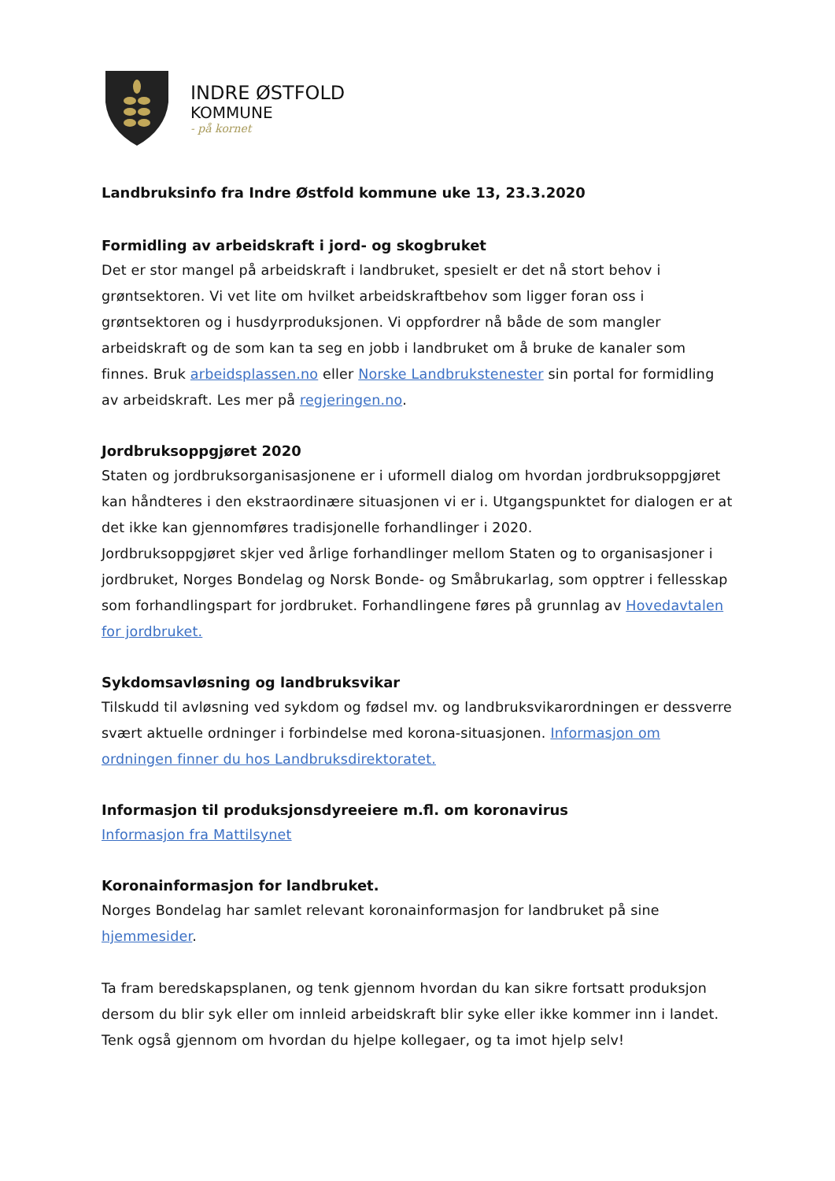INDRE ØSTFOLD
KOMMUNE
- på kornet
Landbruksinfo fra Indre Østfold kommune uke 13, 23.3.2020
Formidling av arbeidskraft i jord- og skogbruket
Det er stor mangel på arbeidskraft i landbruket, spesielt er det nå stort behov i grøntsektoren. Vi vet lite om hvilket arbeidskraftbehov som ligger foran oss i grøntsektoren og i husdyrproduksjonen. Vi oppfordrer nå både de som mangler arbeidskraft og de som kan ta seg en jobb i landbruket om å bruke de kanaler som finnes. Bruk arbeidsplassen.no eller Norske Landbrukstenester sin portal for formidling av arbeidskraft. Les mer på regjeringen.no.
Jordbruksoppgjøret 2020
Staten og jordbruksorganisasjonene er i uformell dialog om hvordan jordbruksoppgjøret kan håndteres i den ekstraordinære situasjonen vi er i. Utgangspunktet for dialogen er at det ikke kan gjennomføres tradisjonelle forhandlinger i 2020.
Jordbruksoppgjøret skjer ved årlige forhandlinger mellom Staten og to organisasjoner i jordbruket, Norges Bondelag og Norsk Bonde- og Småbrukarlag, som opptrer i fellesskap som forhandlingspart for jordbruket. Forhandlingene føres på grunnlag av Hovedavtalen for jordbruket.
Sykdomsavløsning og landbruksvikar
Tilskudd til avløsning ved sykdom og fødsel mv. og landbruksvikarordningen er dessverre svært aktuelle ordninger i forbindelse med korona-situasjonen. Informasjon om ordningen finner du hos Landbruksdirektoratet.
Informasjon til produksjonsdyreeiere m.fl. om koronavirus
Informasjon fra Mattilsynet
Koronainformasjon for landbruket.
Norges Bondelag har samlet relevant koronainformasjon for landbruket på sine hjemmesider.
Ta fram beredskapsplanen, og tenk gjennom hvordan du kan sikre fortsatt produksjon dersom du blir syk eller om innleid arbeidskraft blir syke eller ikke kommer inn i landet. Tenk også gjennom om hvordan du hjelpe kollegaer, og ta imot hjelp selv!